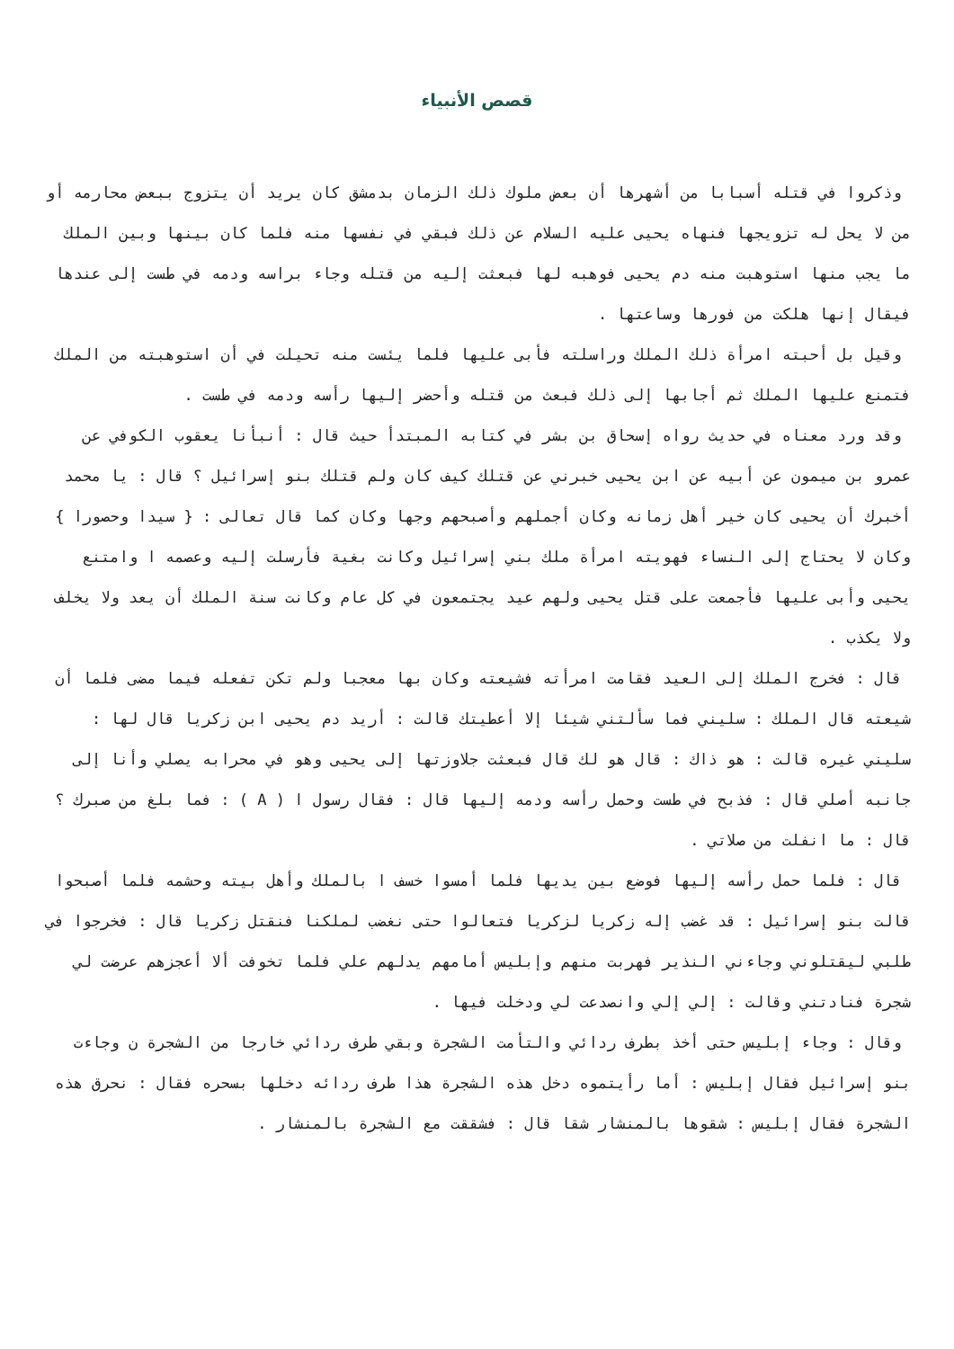قصص الأنبياء
وذكروا في قتله أسبابا من أشهرها أن بعض ملوك ذلك الزمان بدمشق كان يريد أن يتزوج ببعض محارمه أو من لا يحل له تزويجها فنهاه يحيى عليه السلام عن ذلك فبقي في نفسها منه فلما كان بينها وبين الملك ما يجب منها استوهبت منه دم يحيى فوهبه لها فبعثت إليه من قتله وجاء براسه ودمه في طست إلى عندها فيقال إنها هلكت من فورها وساعتها .
وقيل بل أحبته امرأة ذلك الملك وراسلته فأبى عليها فلما يئست منه تحيلت في أن استوهبته من الملك فتمنع عليها الملك ثم أجابها إلى ذلك فبعث من قتله وأحضر إليها رأسه ودمه في طست .
وقد ورد معناه في حديث رواه إسحاق بن بشر في كتابه المبتدأ حيث قال : أنبأنا يعقوب الكوفي عن عمرو بن ميمون عن أبيه عن ابن يحيى خبرني عن قتلك كيف كان ولم قتلك بنو إسرائيل ؟ قال : يا محمد أخبرك أن يحيى كان خير أهل زمانه وكان أجملهم وأصبحهم وجها وكان كما قال تعالى : { سيدا وحصورا } وكان لا يحتاج إلى النساء فهويته امرأة ملك بني إسرائيل وكانت بغية فأرسلت إليه وعصمه ا وامتنع يحيى وأبى عليها فأجمعت على قتل يحيى ولهم عيد يجتمعون في كل عام وكانت سنة الملك أن يعد ولا يخلف ولا يكذب .
قال : فخرج الملك إلى العيد فقامت امرأته فشيعته وكان بها معجبا ولم تكن تفعله فيما مضى فلما أن شيعته قال الملك : سليني فما سألتني شيئا إلا أعطيتك قالت : أريد دم يحيى ابن زكريا قال لها : سليني غيره قالت : هو ذاك : قال هو لك قال فبعثت جلاوزتها إلى يحيى وهو في محرابه يصلي وأنا إلى جانبه أصلي قال : فذبح في طست وحمل رأسه ودمه إليها قال : فقال رسول ا ( A ) : فما بلغ من صبرك ؟ قال : ما انفلت من صلاتي .
قال : فلما حمل رأسه إليها فوضع بين يديها فلما أمسوا خسف ا بالملك وأهل بيته وحشمه فلما أصبحوا قالت بنو إسرائيل : قد غضب إله زكريا لزكريا فتعالوا حتى نغضب لملكنا فنقتل زكريا قال : فخرجوا في طلبي ليقتلوني وجاءني النذير فهربت منهم وإبليس أمامهم يدلهم علي فلما تخوفت ألا أعجزهم عرضت لي شجرة فنادتني وقالت : إلي إلي وانصدعت لي ودخلت فيها .
وقال : وجاء إبليس حتى أخذ بطرف ردائي والتأمت الشجرة وبقي طرف ردائي خارجا من الشجرة ن وجاءت بنو إسرائيل فقال إبليس : أما رأيتموه دخل هذه الشجرة هذا طرف ردائه دخلها بسحره فقال : نحرق هذه الشجرة فقال إبليس : شقوها بالمنشار شقا قال : فشققت مع الشجرة بالمنشار .